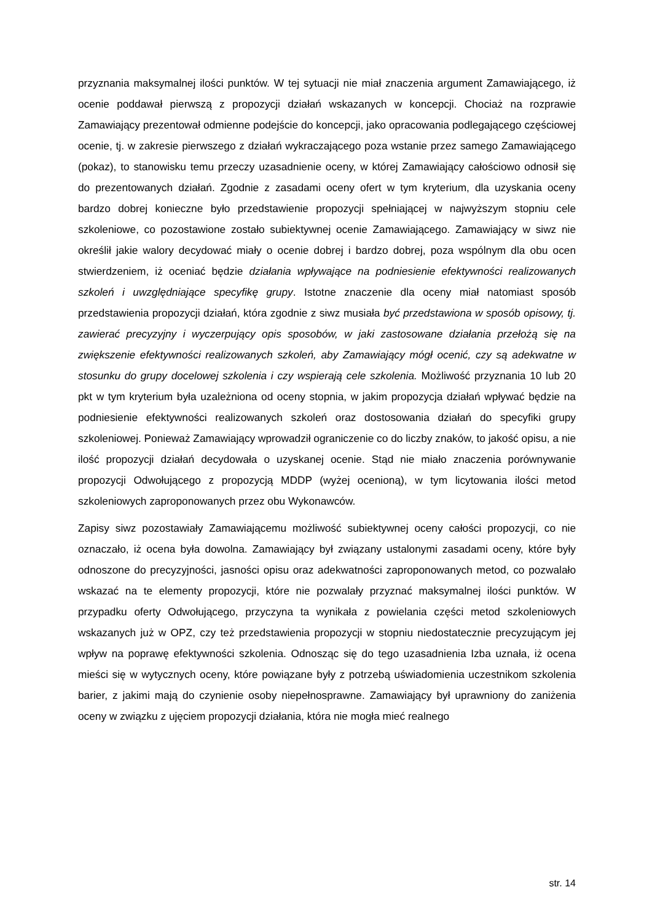przyznania maksymalnej ilości punktów. W tej sytuacji nie miał znaczenia argument Zamawiającego, iż ocenie poddawał pierwszą z propozycji działań wskazanych w koncepcji. Chociaż na rozprawie Zamawiający prezentował odmienne podejście do koncepcji, jako opracowania podlegającego częściowej ocenie, tj. w zakresie pierwszego z działań wykraczającego poza wstanie przez samego Zamawiającego (pokaz), to stanowisku temu przeczy uzasadnienie oceny, w której Zamawiający całościowo odnosił się do prezentowanych działań. Zgodnie z zasadami oceny ofert w tym kryterium, dla uzyskania oceny bardzo dobrej konieczne było przedstawienie propozycji spełniającej w najwyższym stopniu cele szkoleniowe, co pozostawione zostało subiektywnej ocenie Zamawiającego. Zamawiający w siwz nie określił jakie walory decydować miały o ocenie dobrej i bardzo dobrej, poza wspólnym dla obu ocen stwierdzeniem, iż oceniać będzie działania wpływające na podniesienie efektywności realizowanych szkoleń i uwzględniające specyfikę grupy. Istotne znaczenie dla oceny miał natomiast sposób przedstawienia propozycji działań, która zgodnie z siwz musiała być przedstawiona w sposób opisowy, tj. zawierać precyzyjny i wyczerpujący opis sposobów, w jaki zastosowane działania przełożą się na zwiększenie efektywności realizowanych szkoleń, aby Zamawiający mógł ocenić, czy są adekwatne w stosunku do grupy docelowej szkolenia i czy wspierają cele szkolenia. Możliwość przyznania 10 lub 20 pkt w tym kryterium była uzależniona od oceny stopnia, w jakim propozycja działań wpływać będzie na podniesienie efektywności realizowanych szkoleń oraz dostosowania działań do specyfiki grupy szkoleniowej. Ponieważ Zamawiający wprowadził ograniczenie co do liczby znaków, to jakość opisu, a nie ilość propozycji działań decydowała o uzyskanej ocenie. Stąd nie miało znaczenia porównywanie propozycji Odwołującego z propozycją MDDP (wyżej ocenioną), w tym licytowania ilości metod szkoleniowych zaproponowanych przez obu Wykonawców.
Zapisy siwz pozostawiały Zamawiającemu możliwość subiektywnej oceny całości propozycji, co nie oznaczało, iż ocena była dowolna. Zamawiający był związany ustalonymi zasadami oceny, które były odnoszone do precyzyjności, jasności opisu oraz adekwatności zaproponowanych metod, co pozwalało wskazać na te elementy propozycji, które nie pozwalały przyznać maksymalnej ilości punktów. W przypadku oferty Odwołującego, przyczyna ta wynikała z powielania części metod szkoleniowych wskazanych już w OPZ, czy też przedstawienia propozycji w stopniu niedostatecznie precyzującym jej wpływ na poprawę efektywności szkolenia. Odnosząc się do tego uzasadnienia Izba uznała, iż ocena mieści się w wytycznych oceny, które powiązane były z potrzebą uświadomienia uczestnikom szkolenia barier, z jakimi mają do czynienie osoby niepełnosprawne. Zamawiający był uprawniony do zaniżenia oceny w związku z ujęciem propozycji działania, która nie mogła mieć realnego
str. 14